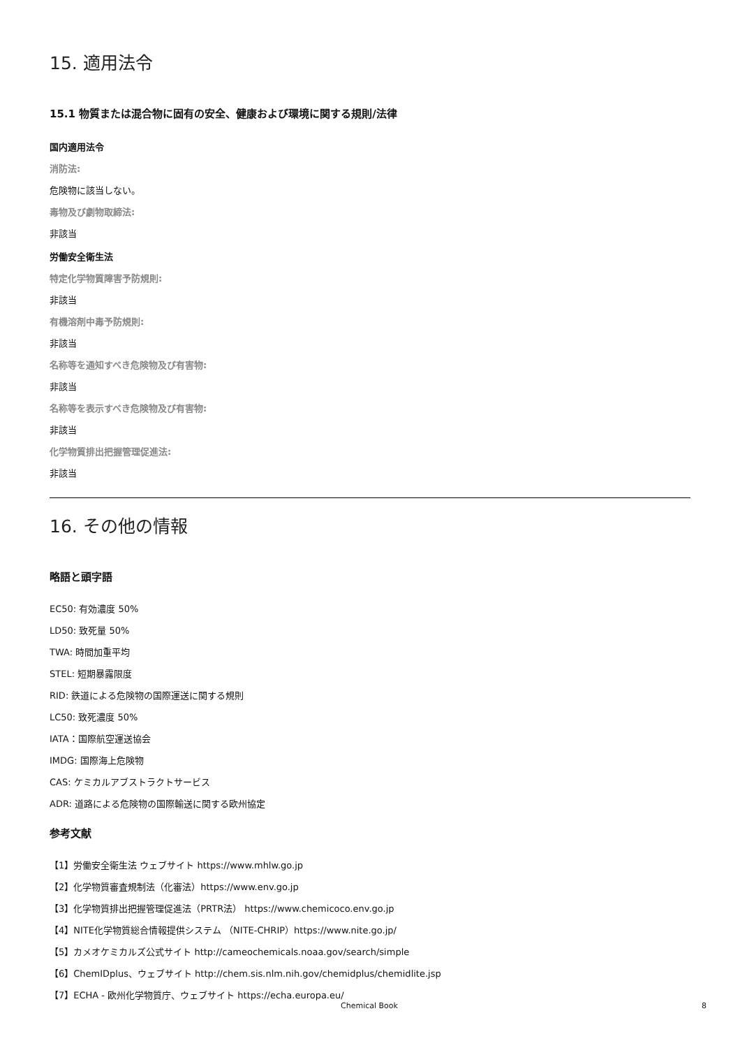15. 適用法令
15.1 物質または混合物に固有の安全、健康および環境に関する規則/法律
国内適用法令
消防法:
危険物に該当しない。
毒物及び劇物取締法:
非該当
労働安全衛生法
特定化学物質障害予防規則:
非該当
有機溶剤中毒予防規則:
非該当
名称等を通知すべき危険物及び有害物:
非該当
名称等を表示すべき危険物及び有害物:
非該当
化学物質排出把握管理促進法:
非該当
16. その他の情報
略語と頭字語
EC50: 有効濃度 50%
LD50: 致死量 50%
TWA: 時間加重平均
STEL: 短期暴露限度
RID: 鉄道による危険物の国際運送に関する規則
LC50: 致死濃度 50%
IATA：国際航空運送協会
IMDG: 国際海上危険物
CAS: ケミカルアブストラクトサービス
ADR: 道路による危険物の国際輸送に関する欧州協定
参考文献
【1】労働安全衛生法 ウェブサイト https://www.mhlw.go.jp
【2】化学物質審査規制法（化審法）https://www.env.go.jp
【3】化学物質排出把握管理促進法（PRTR法） https://www.chemicoco.env.go.jp
【4】NITE化学物質総合情報提供システム （NITE-CHRIP）https://www.nite.go.jp/
【5】カメオケミカルズ公式サイト http://cameochemicals.noaa.gov/search/simple
【6】ChemIDplus、ウェブサイト http://chem.sis.nlm.nih.gov/chemidplus/chemidlite.jsp
【7】ECHA - 欧州化学物質庁、ウェブサイト https://echa.europa.eu/
Chemical Book 8